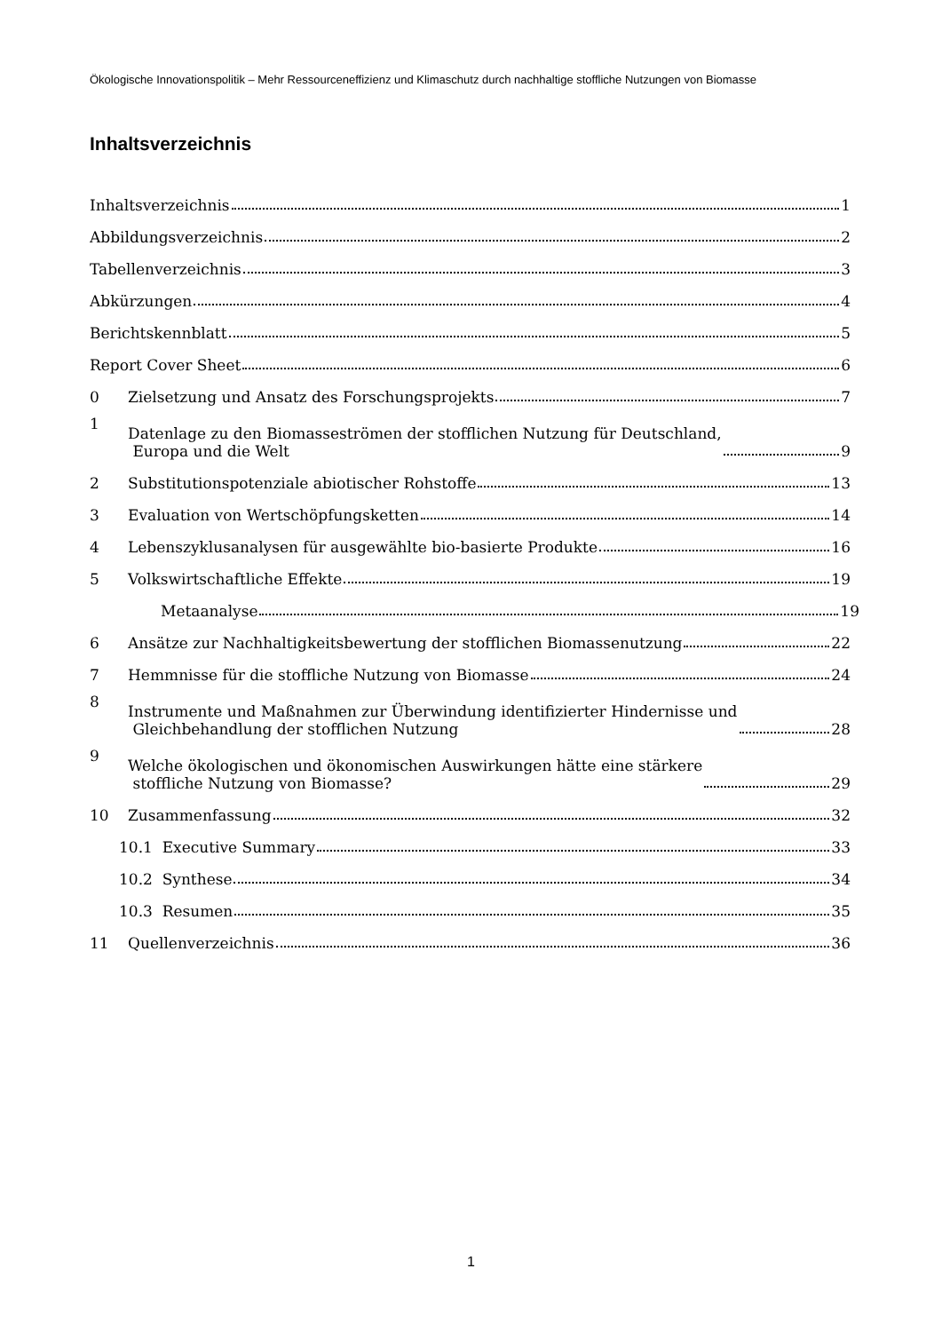Ökologische Innovationspolitik – Mehr Ressourceneffizienz und Klimaschutz durch nachhaltige stoffliche Nutzungen von Biomasse
Inhaltsverzeichnis
Inhaltsverzeichnis
1
Abbildungsverzeichnis
2
Tabellenverzeichnis
3
Abkürzungen
4
Berichtskennblatt
5
Report Cover Sheet
6
0
Zielsetzung und Ansatz des Forschungsprojekts
7
1
Datenlage zu den Biomasseströmen der stofflichen Nutzung für Deutschland,
Europa und die Welt
9
2
Substitutionspotenziale abiotischer Rohstoffe
13
3
Evaluation von Wertschöpfungsketten
14
4
Lebenszyklusanalysen für ausgewählte bio-basierte Produkte
16
5
Volkswirtschaftliche Effekte
19
Metaanalyse
19
6
Ansätze zur Nachhaltigkeitsbewertung der stofflichen Biomassenutzung
22
7
Hemmnisse für die stoffliche Nutzung von Biomasse
24
8
Instrumente und Maßnahmen zur Überwindung identifizierter Hindernisse und
Gleichbehandlung der stofflichen Nutzung
28
9
Welche ökologischen und ökonomischen Auswirkungen hätte eine stärkere
stoffliche Nutzung von Biomasse?
29
10
Zusammenfassung
32
10.1 Executive Summary
33
10.2 Synthese
34
10.3 Resumen
35
11
Quellenverzeichnis
36
1